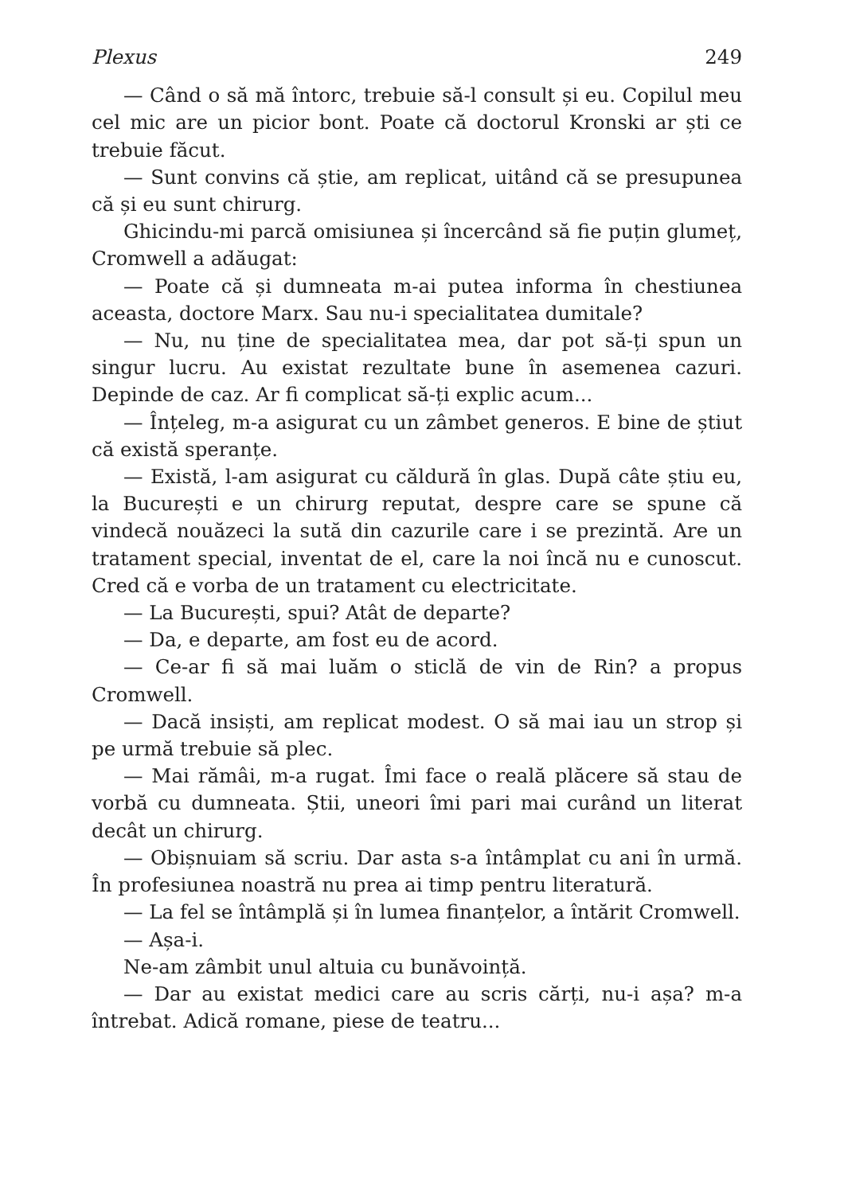Plexus 249
— Când o să mă întorc, trebuie să-l consult și eu. Copilul meu cel mic are un picior bont. Poate că doctorul Kronski ar ști ce trebuie făcut.
— Sunt convins că știe, am replicat, uitând că se presupunea că și eu sunt chirurg.
Ghicindu-mi parcă omisiunea și încercând să fie puțin glumeț, Cromwell a adăugat:
— Poate că și dumneata m-ai putea informa în chestiunea aceasta, doctore Marx. Sau nu-i specialitatea dumitale?
— Nu, nu ține de specialitatea mea, dar pot să-ți spun un singur lucru. Au existat rezultate bune în asemenea cazuri. Depinde de caz. Ar fi complicat să-ți explic acum...
— Înțeleg, m-a asigurat cu un zâmbet generos. E bine de știut că există speranțe.
— Există, l-am asigurat cu căldură în glas. După câte știu eu, la București e un chirurg reputat, despre care se spune că vindecă nouăzeci la sută din cazurile care i se prezintă. Are un tratament special, inventat de el, care la noi încă nu e cunoscut. Cred că e vorba de un tratament cu electricitate.
— La București, spui? Atât de departe?
— Da, e departe, am fost eu de acord.
— Ce-ar fi să mai luăm o sticlă de vin de Rin? a propus Cromwell.
— Dacă insiști, am replicat modest. O să mai iau un strop și pe urmă trebuie să plec.
— Mai rămâi, m-a rugat. Îmi face o reală plăcere să stau de vorbă cu dumneata. Știi, uneori îmi pari mai curând un literat decât un chirurg.
— Obișnuiam să scriu. Dar asta s-a întâmplat cu ani în urmă. În profesiunea noastră nu prea ai timp pentru literatură.
— La fel se întâmplă și în lumea finanțelor, a întărit Cromwell.
— Așa-i.
Ne-am zâmbit unul altuia cu bunăvoință.
— Dar au existat medici care au scris cărți, nu-i așa? m-a întrebat. Adică romane, piese de teatru...